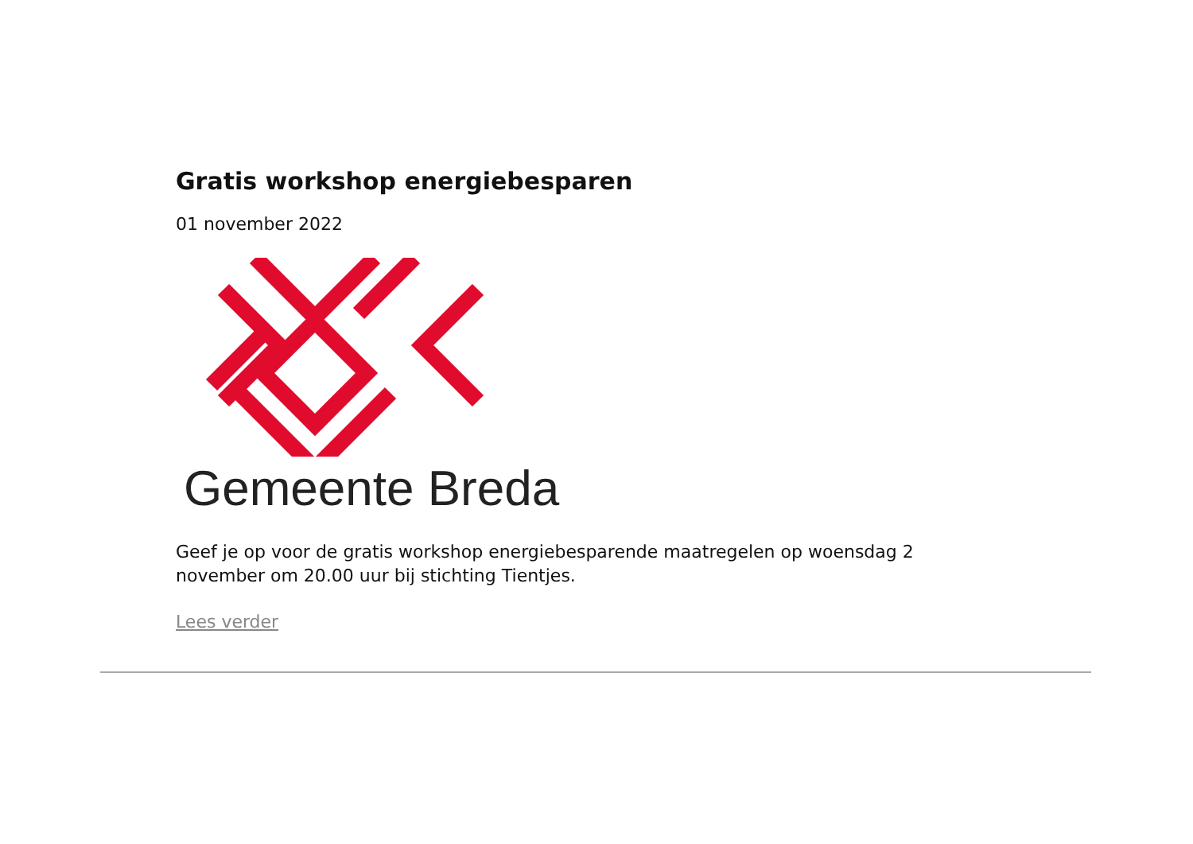Gratis workshop energiebesparen
01 november 2022
Gemeente Breda
Geef je op voor de gratis workshop energiebesparende maatregelen op woensdag 2 november om 20.00 uur bij stichting Tientjes.
Lees verder